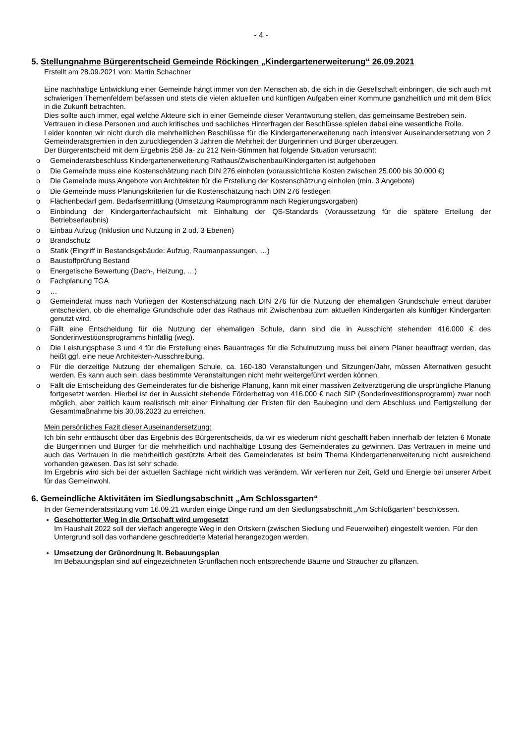- 4 -
5. Stellungnahme Bürgerentscheid Gemeinde Röckingen „Kindergartenerweiterung“ 26.09.2021
Erstellt am 28.09.2021 von: Martin Schachner
Eine nachhaltige Entwicklung einer Gemeinde hängt immer von den Menschen ab, die sich in die Gesellschaft einbringen, die sich auch mit schwierigen Themenfeldern befassen und stets die vielen aktuellen und künftigen Aufgaben einer Kommune ganzheitlich und mit dem Blick in die Zukunft betrachten.
Dies sollte auch immer, egal welche Akteure sich in einer Gemeinde dieser Verantwortung stellen, das gemeinsame Bestreben sein.
Vertrauen in diese Personen und auch kritisches und sachliches Hinterfragen der Beschlüsse spielen dabei eine wesentliche Rolle.
Leider konnten wir nicht durch die mehrheitlichen Beschlüsse für die Kindergartenerweiterung nach intensiver Auseinandersetzung von 2 Gemeinderatsgremien in den zurückliegenden 3 Jahren die Mehrheit der Bürgerinnen und Bürger überzeugen.
Der Bürgerentscheid mit dem Ergebnis 258 Ja- zu 212 Nein-Stimmen hat folgende Situation verursacht:
o Gemeinderatsbeschluss Kindergartenerweiterung Rathaus/Zwischenbau/Kindergarten ist aufgehoben
o Die Gemeinde muss eine Kostenschätzung nach DIN 276 einholen (voraussichtliche Kosten zwischen 25.000 bis 30.000 €)
o Die Gemeinde muss Angebote von Architekten für die Erstellung der Kostenschätzung einholen (min. 3 Angebote)
o Die Gemeinde muss Planungskriterien für die Kostenschätzung nach DIN 276 festlegen
o Flächenbedarf gem. Bedarfsermittlung (Umsetzung Raumprogramm nach Regierungsvorgaben)
o Einbindung der Kindergartenfachaufsicht mit Einhaltung der QS-Standards (Voraussetzung für die spätere Erteilung der Betriebserlaubnis)
o Einbau Aufzug (Inklusion und Nutzung in 2 od. 3 Ebenen)
o Brandschutz
o Statik (Eingriff in Bestandsgebäude: Aufzug, Raumanpassungen, …)
o Baustoffprüfung Bestand
o Energetische Bewertung (Dach-, Heizung, …)
o Fachplanung TGA
o …
o Gemeinderat muss nach Vorliegen der Kostenschätzung nach DIN 276 für die Nutzung der ehemaligen Grundschule erneut darüber entscheiden, ob die ehemalige Grundschule oder das Rathaus mit Zwischenbau zum aktuellen Kindergarten als künftiger Kindergarten genutzt wird.
o Fällt eine Entscheidung für die Nutzung der ehemaligen Schule, dann sind die in Ausschicht stehenden 416.000 € des Sonderinvestitionsprogramms hinfällig (weg).
o Die Leistungsphase 3 und 4 für die Erstellung eines Bauantrages für die Schulnutzung muss bei einem Planer beauftragt werden, das heißt ggf. eine neue Architekten-Ausschreibung.
o Für die derzeitige Nutzung der ehemaligen Schule, ca. 160-180 Veranstaltungen und Sitzungen/Jahr, müssen Alternativen gesucht werden. Es kann auch sein, dass bestimmte Veranstaltungen nicht mehr weitergeführt werden können.
o Fällt die Entscheidung des Gemeinderates für die bisherige Planung, kann mit einer massiven Zeitverzögerung die ursprüngliche Planung fortgesetzt werden. Hierbei ist der in Aussicht stehende Förderbetrag von 416.000 € nach SIP (Sonderinvestitionsprogramm) zwar noch möglich, aber zeitlich kaum realistisch mit einer Einhaltung der Fristen für den Baubeginn und dem Abschluss und Fertigstellung der Gesamtmaßnahme bis 30.06.2023 zu erreichen.
Mein persönliches Fazit dieser Auseinandersetzung:
Ich bin sehr enttäuscht über das Ergebnis des Bürgerentscheids, da wir es wiederum nicht geschafft haben innerhalb der letzten 6 Monate die Bürgerinnen und Bürger für die mehrheitlich und nachhaltige Lösung des Gemeinderates zu gewinnen. Das Vertrauen in meine und auch das Vertrauen in die mehrheitlich gestützte Arbeit des Gemeinderates ist beim Thema Kindergartenerweiterung nicht ausreichend vorhanden gewesen. Das ist sehr schade.
Im Ergebnis wird sich bei der aktuellen Sachlage nicht wirklich was verändern. Wir verlieren nur Zeit, Geld und Energie bei unserer Arbeit für das Gemeinwohl.
6. Gemeindliche Aktivitäten im Siedlungsabschnitt „Am Schlossgarten“
In der Gemeinderatssitzung vom 16.09.21 wurden einige Dinge rund um den Siedlungsabschnitt „Am Schloßgarten“ beschlossen.
Geschotterter Weg in die Ortschaft wird umgesetzt
Im Haushalt 2022 soll der vielfach angeregte Weg in den Ortskern (zwischen Siedlung und Feuerweiher) eingestellt werden. Für den Untergrund soll das vorhandene geschredderte Material herangezogen werden.
Umsetzung der Grünordnung lt. Bebauungsplan
Im Bebauungsplan sind auf eingezeichneten Grünflächen noch entsprechende Bäume und Sträucher zu pflanzen.